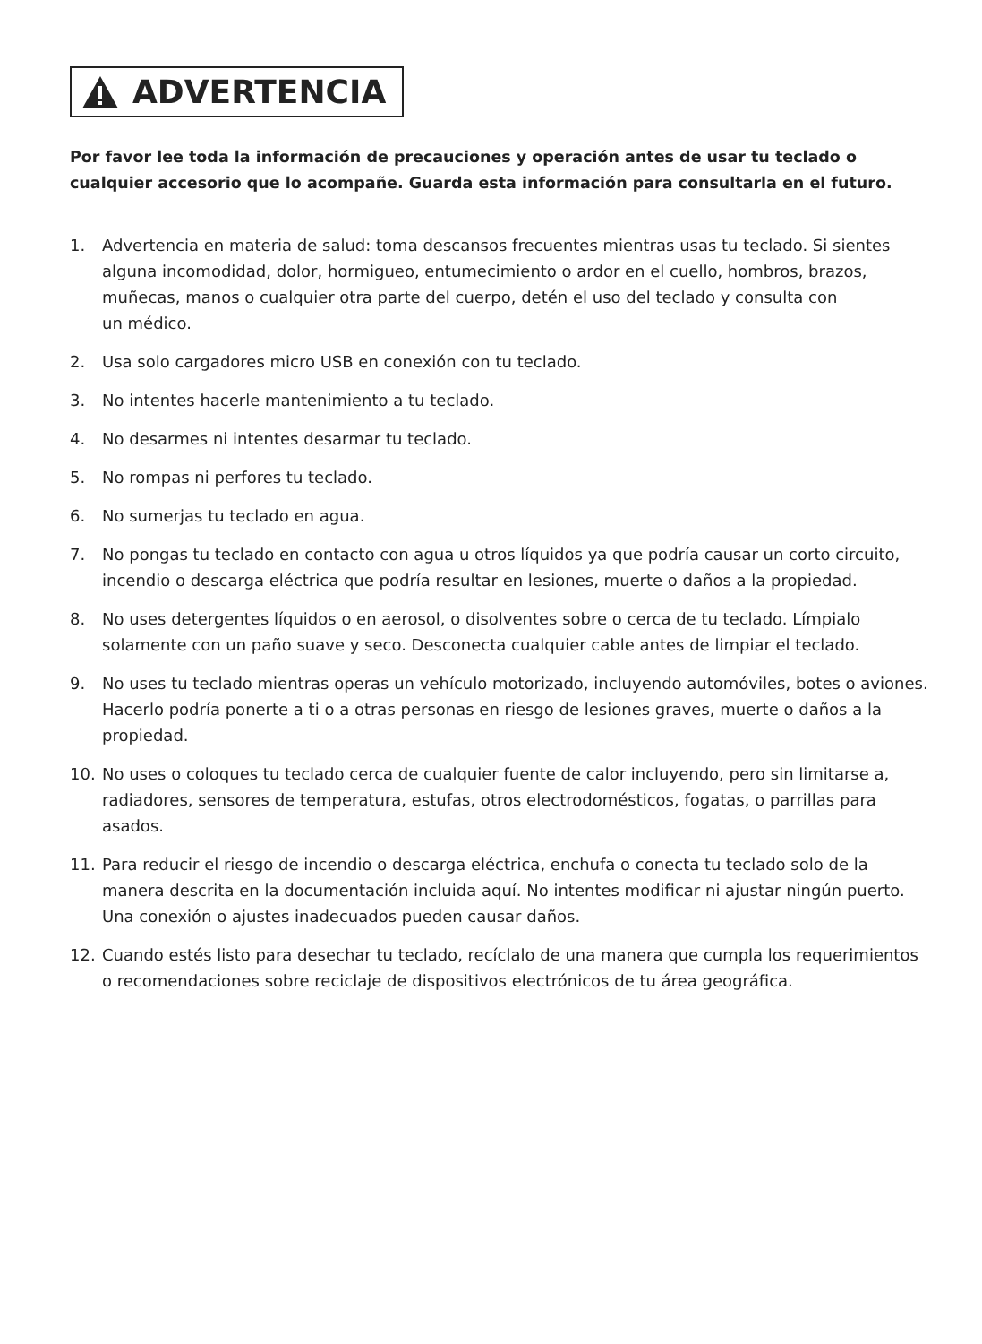ADVERTENCIA
Por favor lee toda la información de precauciones y operación antes de usar tu teclado o cualquier accesorio que lo acompañe. Guarda esta información para consultarla en el futuro.
1. Advertencia en materia de salud: toma descansos frecuentes mientras usas tu teclado. Si sientes alguna incomodidad, dolor, hormigueo, entumecimiento o ardor en el cuello, hombros, brazos, muñecas, manos o cualquier otra parte del cuerpo, detén el uso del teclado y consulta con
un médico.
2. Usa solo cargadores micro USB en conexión con tu teclado.
3. No intentes hacerle mantenimiento a tu teclado.
4. No desarmes ni intentes desarmar tu teclado.
5. No rompas ni perfores tu teclado.
6. No sumerjas tu teclado en agua.
7. No pongas tu teclado en contacto con agua u otros líquidos ya que podría causar un corto circuito, incendio o descarga eléctrica que podría resultar en lesiones, muerte o daños a la propiedad.
8. No uses detergentes líquidos o en aerosol, o disolventes sobre o cerca de tu teclado. Límpialo solamente con un paño suave y seco. Desconecta cualquier cable antes de limpiar el teclado.
9. No uses tu teclado mientras operas un vehículo motorizado, incluyendo automóviles, botes o aviones. Hacerlo podría ponerte a ti o a otras personas en riesgo de lesiones graves, muerte o daños a la propiedad.
10. No uses o coloques tu teclado cerca de cualquier fuente de calor incluyendo, pero sin limitarse a, radiadores, sensores de temperatura, estufas, otros electrodomésticos, fogatas, o parrillas para asados.
11. Para reducir el riesgo de incendio o descarga eléctrica, enchufa o conecta tu teclado solo de la manera descrita en la documentación incluida aquí. No intentes modificar ni ajustar ningún puerto. Una conexión o ajustes inadecuados pueden causar daños.
12. Cuando estés listo para desechar tu teclado, recíclalo de una manera que cumpla los requerimientos o recomendaciones sobre reciclaje de dispositivos electrónicos de tu área geográfica.